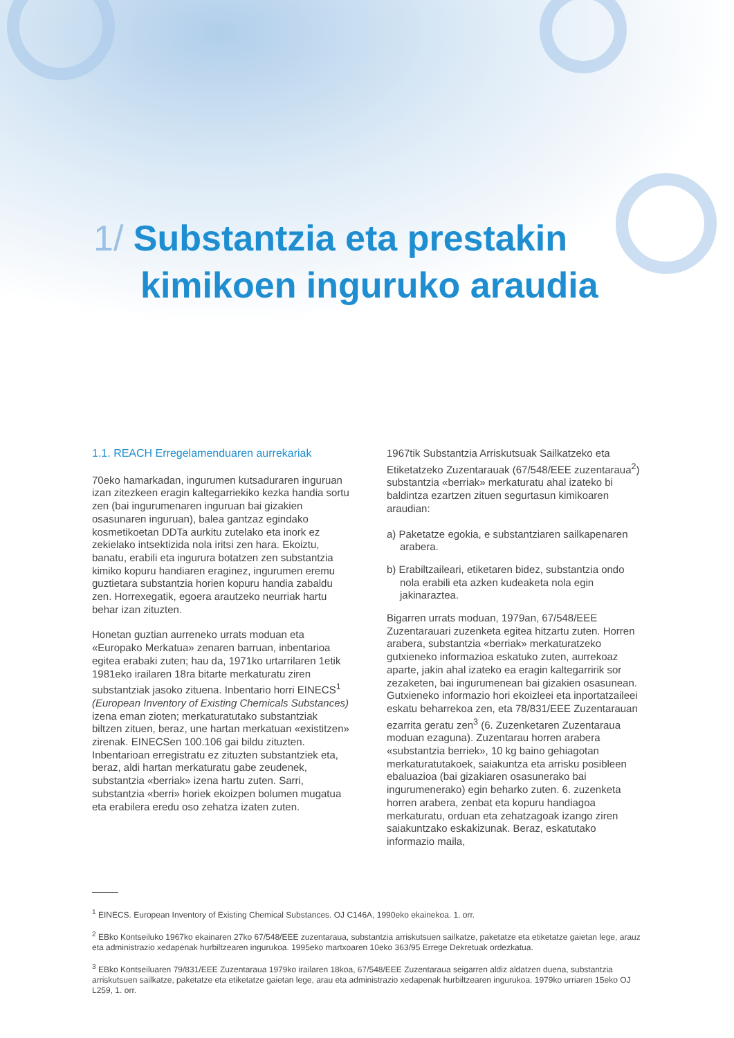1/ Substantzia eta prestakin
kimikoen inguruko araudia
1.1. REACH Erregelamenduaren aurrekariak
70eko hamarkadan, ingurumen kutsaduraren inguruan izan zitezkeen eragin kaltegarriekiko kezka handia sortu zen (bai ingurumenaren inguruan bai gizakien osasunaren inguruan), balea gantzaz egindako kosmetikoetan DDTa aurkitu zutelako eta inork ez zekielako intsektizida nola iritsi zen hara. Ekoiztu, banatu, erabili eta ingurura botatzen zen substantzia kimiko kopuru handiaren eraginez, ingurumen eremu guztietara substantzia horien kopuru handia zabaldu zen. Horrexegatik, egoera arautzeko neurriak hartu behar izan zituzten.
Honetan guztian aurreneko urrats moduan eta «Europako Merkatua» zenaren barruan, inbentarioa egitea erabaki zuten; hau da, 1971ko urtarrilaren 1etik 1981eko irailaren 18ra bitarte merkaturatu ziren substantziak jasoko zituena. Inbentario horri EINECS<sup>1</sup> (European Inventory of Existing Chemicals Substances) izena eman zioten; merkaturatutako substantziak biltzen zituen, beraz, une hartan merkatuan «existitzen» zirenak. EINECSen 100.106 gai bildu zituzten. Inbentarioan erregistratu ez zituzten substantziek eta, beraz, aldi hartan merkaturatu gabe zeudenek, substantzia «berriak» izena hartu zuten. Sarri, substantzia «berri» horiek ekoizpen bolumen mugatua eta erabilera eredu oso zehatza izaten zuten.
1967tik Substantzia Arriskutsuak Sailkatzeko eta Etiketatzeko Zuzentarauak (67/548/EEE zuzentaraua<sup>2</sup>) substantzia «berriak» merkaturatu ahal izateko bi baldintza ezartzen zituen segurtasun kimikoaren araudian:
a) Paketatze egokia, e substantziaren sailkapenaren arabera.
b) Erabiltzaileari, etiketaren bidez, substantzia ondo nola erabili eta azken kudeaketa nola egin jakinaraztea.
Bigarren urrats moduan, 1979an, 67/548/EEE Zuzentarauari zuzenketa egitea hitzartu zuten. Horren arabera, substantzia «berriak» merkaturatzeko gutxieneko informazioa eskatuko zuten, aurrekoaz aparte, jakin ahal izateko ea eragin kaltegarririk sor zezaketen, bai ingurumenean bai gizakien osasunean. Gutxieneko informazio hori ekoizleei eta inportatzaileei eskatu beharrekoa zen, eta 78/831/EEE Zuzentarauan ezarrita geratu zen<sup>3</sup> (6. Zuzenketaren Zuzentaraua moduan ezaguna). Zuzentarau horren arabera «substantzia berriek», 10 kg baino gehiagotan merkaturatutakoek, saiakuntza eta arrisku posibleen ebaluazioa (bai gizakiaren osasunerako bai ingurumenerako) egin beharko zuten. 6. zuzenketa horren arabera, zenbat eta kopuru handiagoa merkaturatu, orduan eta zehatzagoak izango ziren saiakuntzako eskakizunak. Beraz, eskatutako informazio maila,
<sup>1</sup> EINECS. European Inventory of Existing Chemical Substances. OJ C146A, 1990eko ekainekoa. 1. orr.
<sup>2</sup> EBko Kontseiluko 1967ko ekainaren 27ko 67/548/EEE zuzentaraua, substantzia arriskutsuen sailkatze, paketatze eta etiketatze gaietan lege, arauz eta administrazio xedapenak hurbiltzearen ingurukoa. 1995eko martxoaren 10eko 363/95 Errege Dekretuak ordezkatua.
<sup>3</sup> EBko Kontseiluaren 79/831/EEE Zuzentaraua 1979ko irailaren 18koa, 67/548/EEE Zuzentaraua seigarren aldiz aldatzen duena, substantzia arriskutsuen sailkatze, paketatze eta etiketatze gaietan lege, arau eta administrazio xedapenak hurbiltzearen ingurukoa. 1979ko urriaren 15eko OJ L259, 1. orr.